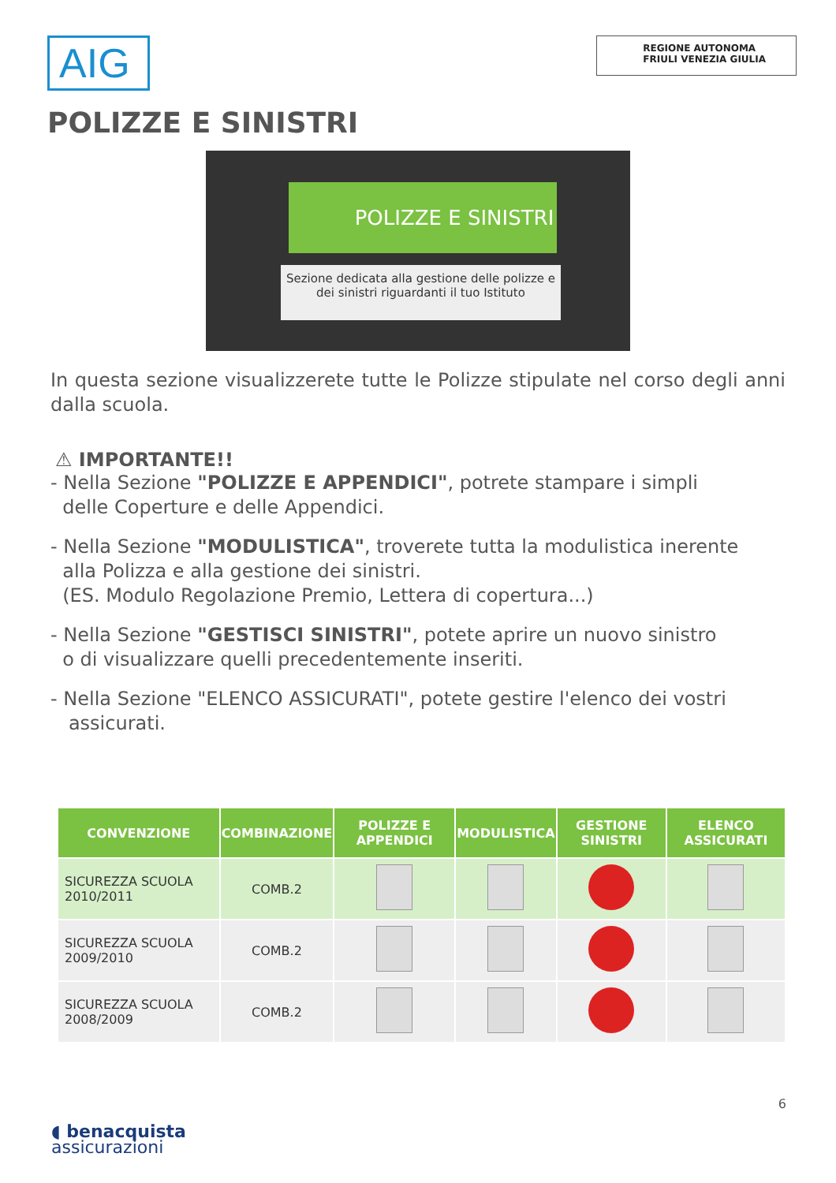AIG
REGIONE AUTONOMA
FRIULI VENEZIA GIULIA
POLIZZE E SINISTRI
POLIZZE E SINISTRI
Sezione dedicata alla gestione delle polizze e dei sinistri riguardanti il tuo Istituto
In questa sezione visualizzerete tutte le Polizze stipulate nel corso degli anni dalla scuola.
⚠ IMPORTANTE!!
- Nella Sezione "POLIZZE E APPENDICI", potrete stampare i simpli
delle Coperture e delle Appendici.
- Nella Sezione "MODULISTICA", troverete tutta la modulistica inerente
alla Polizza e alla gestione dei sinistri.
(ES. Modulo Regolazione Premio, Lettera di copertura...)
- Nella Sezione "GESTISCI SINISTRI", potete aprire un nuovo sinistro
o di visualizzare quelli precedentemente inseriti.
- Nella Sezione "ELENCO ASSICURATI", potete gestire l'elenco dei vostri
assicurati.
| CONVENZIONE | COMBINAZIONE | POLIZZE E APPENDICI | MODULISTICA | GESTIONE SINISTRI | ELENCO ASSICURATI |
| --- | --- | --- | --- | --- | --- |
| SICUREZZA SCUOLA 2010/2011 | COMB.2 | | | | |
| SICUREZZA SCUOLA 2009/2010 | COMB.2 | | | | |
| SICUREZZA SCUOLA 2008/2009 | COMB.2 | | | | |
6
◖ benacquista
assicurazioni